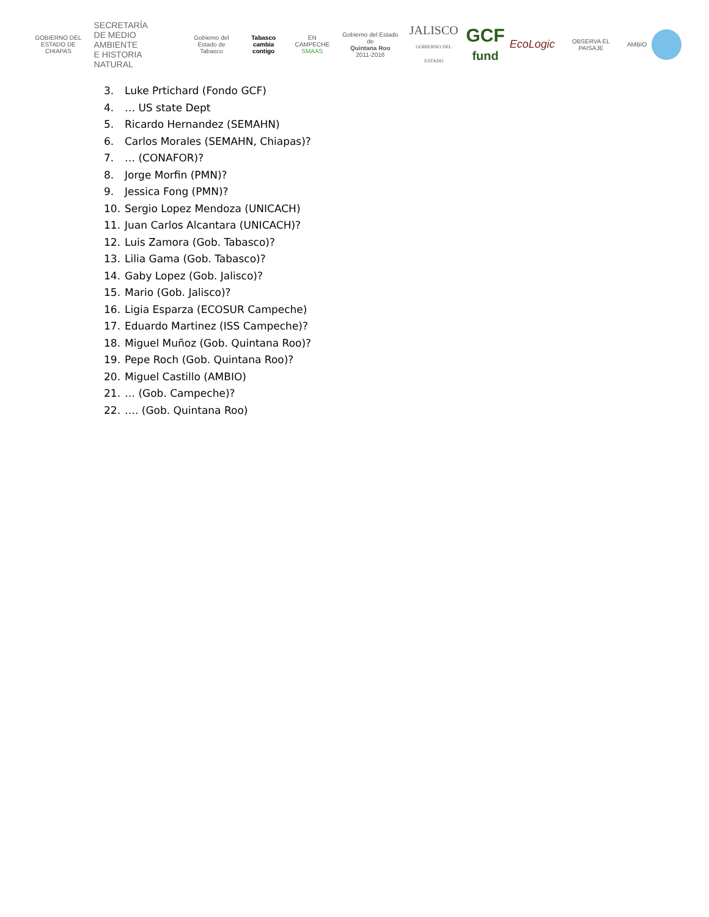GOBIERNO DEL
ESTADO DE CHIAPAS
SECRETARÍA
DE MEDIO AMBIENTE
E HISTORIA NATURAL
Gobierno del
Estado de Tabasco
Tabasco
cambia contigo
EN CAMPECHE
SMAAS
Gobierno del Estado de
Quintana Roo
2011-2016
JALISCO
GOBIERNO DEL ESTADO
GCF
fund
EcoLogic
OBSERVA EL PAISAJE AMBIO
3. Luke Prtichard (Fondo GCF)
4. … US state Dept
5. Ricardo Hernandez (SEMAHN)
6. Carlos Morales (SEMAHN, Chiapas)?
7. … (CONAFOR)?
8. Jorge Morfin (PMN)?
9. Jessica Fong (PMN)?
10. Sergio Lopez Mendoza (UNICACH)
11. Juan Carlos Alcantara (UNICACH)?
12. Luis Zamora (Gob. Tabasco)?
13. Lilia Gama (Gob. Tabasco)?
14. Gaby Lopez (Gob. Jalisco)?
15. Mario (Gob. Jalisco)?
16. Ligia Esparza (ECOSUR Campeche)
17. Eduardo Martinez (ISS Campeche)?
18. Miguel Muñoz (Gob. Quintana Roo)?
19. Pepe Roch (Gob. Quintana Roo)?
20. Miguel Castillo (AMBIO)
21. … (Gob. Campeche)?
22. …. (Gob. Quintana Roo)